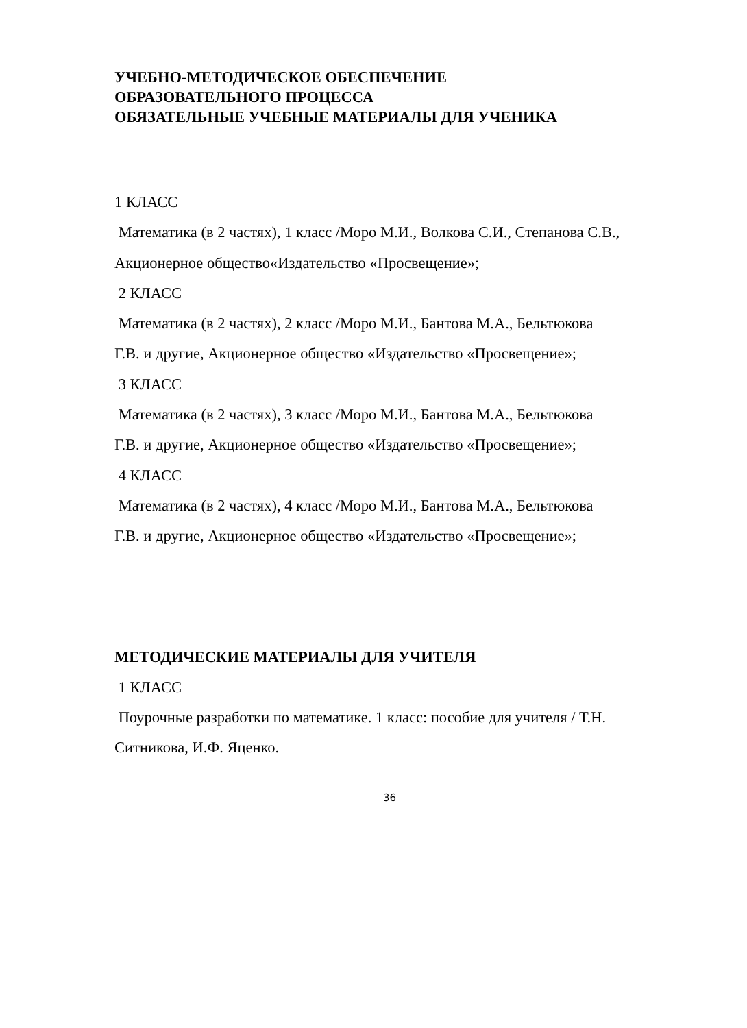УЧЕБНО-МЕТОДИЧЕСКОЕ ОБЕСПЕЧЕНИЕ
ОБРАЗОВАТЕЛЬНОГО ПРОЦЕССА
ОБЯЗАТЕЛЬНЫЕ УЧЕБНЫЕ МАТЕРИАЛЫ ДЛЯ УЧЕНИКА
1 КЛАСС
Математика (в 2 частях), 1 класс /Моро М.И., Волкова С.И., Степанова С.В.,
Акционерное общество«Издательство «Просвещение»;
2 КЛАСС
Математика (в 2 частях), 2 класс /Моро М.И., Бантова М.А., Бельтюкова
Г.В. и другие, Акционерное общество «Издательство «Просвещение»;
3 КЛАСС
Математика (в 2 частях), 3 класс /Моро М.И., Бантова М.А., Бельтюкова
Г.В. и другие, Акционерное общество «Издательство «Просвещение»;
4 КЛАСС
Математика (в 2 частях), 4 класс /Моро М.И., Бантова М.А., Бельтюкова
Г.В. и другие, Акционерное общество «Издательство «Просвещение»;
МЕТОДИЧЕСКИЕ МАТЕРИАЛЫ ДЛЯ УЧИТЕЛЯ
1 КЛАСС
Поурочные разработки по математике. 1 класс: пособие для учителя / Т.Н.
Ситникова, И.Ф. Яценко.
36